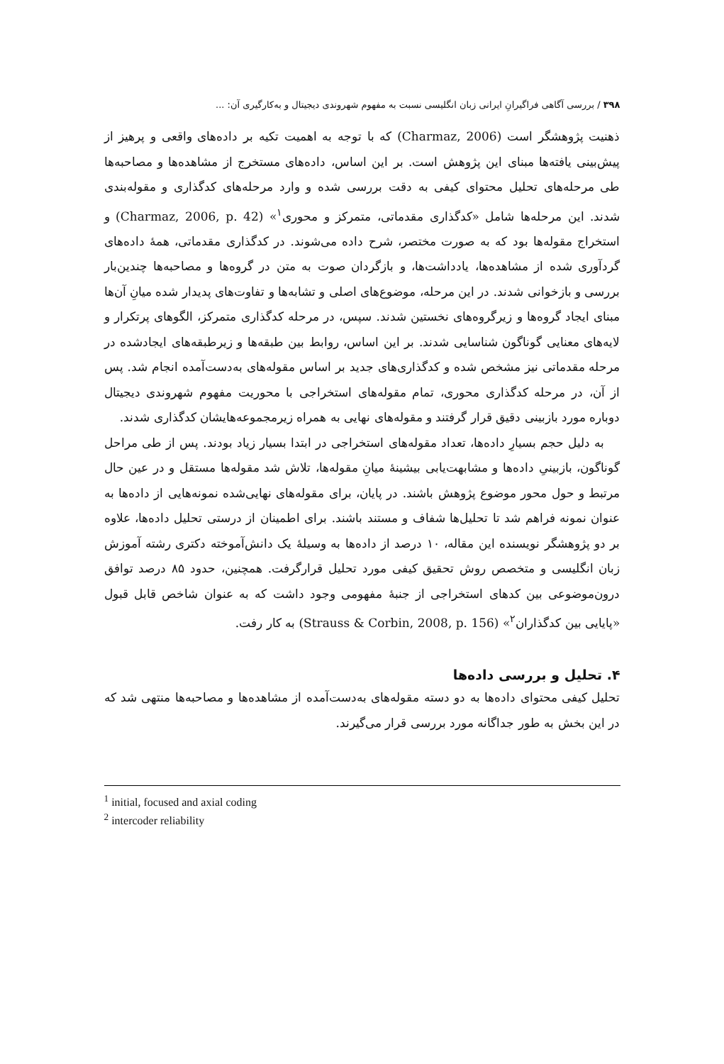۳۹۸ / بررسی آگاهی فراگیرانِ ایرانی زبان انگلیسی نسبت به مفهوم شهروندی دیجیتال و به‌کارگیری آن: ...
ذهنیت پژوهشگر است (Charmaz, 2006) که با توجه به اهمیت تکیه بر داده‌های واقعی و پرهیز از پیش‌بینی یافته‌ها مبنای این پژوهش است. بر این اساس، داده‌های مستخرج از مشاهده‌ها و مصاحبه‌ها طی مرحله‌های تحلیل محتوای کیفی به دقت بررسی شده و وارد مرحله‌های کدگذاری و مقوله‌بندی شدند. این مرحله‌ها شامل «کدگذاری مقدماتی، متمرکز و محوری<sup>۱</sup>» (Charmaz, 2006, p. 42) و استخراج مقوله‌ها بود که به صورت مختصر، شرح داده می‌شوند. در کدگذاری مقدماتی، همهٔ داده‌های گردآوری شده از مشاهده‌ها، یادداشت‌ها، و بازگردان صوت به متن در گروه‌ها و مصاحبه‌ها چندین‌بار بررسی و بازخوانی شدند. در این مرحله، موضوع‌های اصلی و تشابه‌ها و تفاوت‌های پدیدار شده میانِ آن‌ها مبنای ایجاد گروه‌ها و زیرگروه‌های نخستین شدند. سپس، در مرحله کدگذاری متمرکز، الگوهای پرتکرار و لایه‌های معنایی گوناگون شناسایی شدند. بر این اساس، روابط بین طبقه‌ها و زیرطبقه‌های ایجادشده در مرحله مقدماتی نیز مشخص شده و کدگذاری‌های جدید بر اساس مقوله‌های به‌دست‌آمده انجام شد. پس از آن، در مرحله کدگذاری محوری، تمام مقوله‌های استخراجی با محوریت مفهوم شهروندی دیجیتال دوباره مورد بازبینی دقیق قرار گرفتند و مقوله‌های نهایی به همراه زیرمجموعه‌هایشان کدگذاری شدند.
به دلیل حجم بسیارِ داده‌ها، تعداد مقوله‌های استخراجی در ابتدا بسیار زیاد بودند. پس از طی مراحل گوناگون، بازبینیِ داده‌ها و مشابهت‌یابی بیشینهٔ میانِ مقوله‌ها، تلاش شد مقوله‌ها مستقل و در عین حال مرتبط و حول محور موضوع پژوهش باشند. در پایان، برای مقوله‌های نهایی‌شده نمونه‌هایی از داده‌ها به عنوان نمونه فراهم شد تا تحلیل‌ها شفاف و مستند باشند. برای اطمینان از درستی تحلیل داده‌ها، علاوه بر دو پژوهشگر نویسنده این مقاله، ۱۰ درصد از داده‌ها به وسیلهٔ یک دانش‌آموخته دکتری رشته آموزش زبان انگلیسی و متخصص روش تحقیق کیفی مورد تحلیل قرارگرفت. همچنین، حدود ۸۵ درصد توافق درون‌موضوعی بین کدهای استخراجی از جنبهٔ مفهومی وجود داشت که به عنوان شاخص قابل قبول «پایایی بین کدگذاران<sup>۲</sup>» (Strauss & Corbin, 2008, p. 156) به کار رفت.
۴. تحلیل و بررسی داده‌ها
تحلیل کیفی محتوای داده‌ها به دو دسته مقوله‌های به‌دست‌آمده از مشاهده‌ها و مصاحبه‌ها منتهی شد که در این بخش به طور جداگانه مورد بررسی قرار می‌گیرند.
<sup>1</sup> initial, focused and axial coding
<sup>2</sup> intercoder reliability